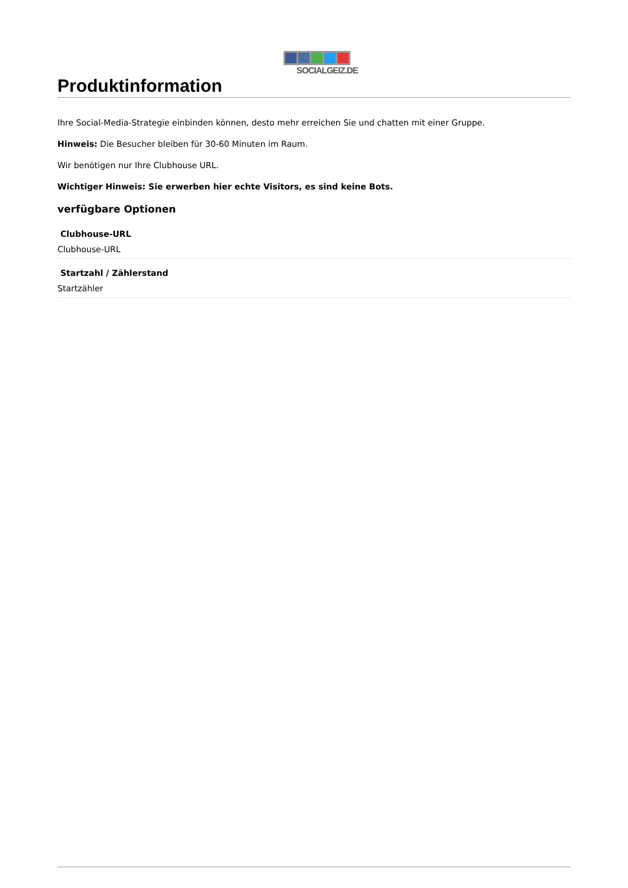SOCIALGEIZ.DE
Produktinformation
Ihre Social-Media-Strategie einbinden können, desto mehr erreichen Sie und chatten mit einer Gruppe.
Hinweis: Die Besucher bleiben für 30-60 Minuten im Raum.
Wir benötigen nur Ihre Clubhouse URL.
Wichtiger Hinweis: Sie erwerben hier echte Visitors, es sind keine Bots.
verfügbare Optionen
Clubhouse-URL
Clubhouse-URL
Startzahl / Zählerstand
Startzähler